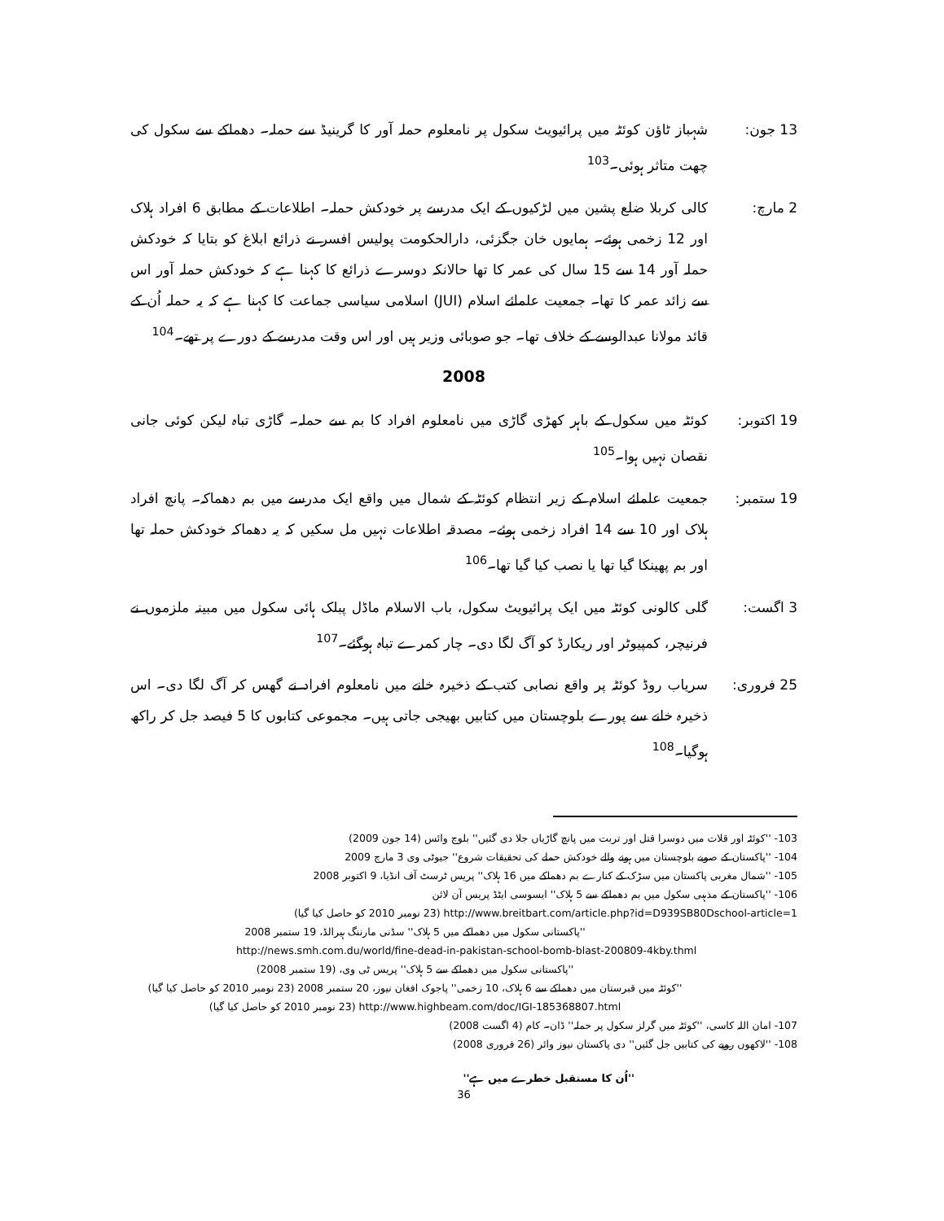13 جون: شہباز ٹاؤن کوئٹہ میں پرائیویٹ سکول پر نامعلوم حملہ آور کا گرینیڈ سے حملہ۔ دھماکے سے سکول کی چھت متاثر ہوئی۔<sup>103</sup>
2 مارچ: کالی کربلا ضلع پشین میں لڑکیوں کے ایک مدرسے پر خودکش حملہ۔ اطلاعات کے مطابق 6 افراد ہلاک اور 12 زخمی ہوئے۔ ہمایوں خان جگزئی، دارالحکومت پولیس افسر نے ذرائع ابلاغ کو بتایا کہ خودکش حملہ آور 14 سے 15 سال کی عمر کا تھا حالانکہ دوسرے ذرائع کا کہنا ہے کہ خودکش حملہ آور اس سے زائد عمر کا تھا۔ جمعیت علمائے اسلام (JUI) اسلامی سیاسی جماعت کا کہنا ہے کہ یہ حملہ اُن کے قائد مولانا عبدالوسے کے خلاف تھا۔ جو صوبائی وزیر ہیں اور اس وقت مدرسے کے دورے پر تھے۔<sup>104</sup>
2008
19 اکتوبر: کوئٹہ میں سکول کے باہر کھڑی گاڑی میں نامعلوم افراد کا بم سے حملہ۔ گاڑی تباہ لیکن کوئی جانی نقصان نہیں ہوا۔<sup>105</sup>
19 ستمبر: جمعیت علمائے اسلام کے زیر انتظام کوئٹہ کے شمال میں واقع ایک مدرسے میں بم دھماکہ۔ پانچ افراد ہلاک اور 10 سے 14 افراد زخمی ہوئے۔ مصدقہ اطلاعات نہیں مل سکیں کہ یہ دھماکہ خودکش حملہ تھا اور بم پھینکا گیا تھا یا نصب کیا گیا تھا۔<sup>106</sup>
3 اگست: گلی کالونی کوئٹہ میں ایک پرائیویٹ سکول، باب الاسلام ماڈل پبلک ہائی سکول میں مبینہ ملزموں نے فرنیچر، کمپیوٹر اور ریکارڈ کو آگ لگا دی۔ چار کمرے تباہ ہوگئے۔<sup>107</sup>
25 فروری: سریاب روڈ کوئٹہ پر واقع نصابی کتب کے ذخیرہ خانے میں نامعلوم افراد نے گھس کر آگ لگا دی۔ اس ذخیرہ خانے سے پورے بلوچستان میں کتابیں بھیجی جاتی ہیں۔ مجموعی کتابوں کا 5 فیصد جل کر راکھ ہوگیا۔<sup>108</sup>
103- ''کوئٹہ اور قلات میں دوسرا قتل اور تربت میں پانچ گاڑیاں جلا دی گئیں'' بلوچ وائس (14 جون 2009)
104- ''پاکستان کے صوبے بلوچستان میں ہونے والے خودکش حملے کی تحقیقات شروع'' جیوٹی وی 3 مارچ 2009
105- ''شمال مغربی پاکستان میں سڑک کے کنارے بم دھماکے میں 16 ہلاک'' پریس ٹرسٹ آف انڈیا، 9 اکتوبر 2008
106- ''پاکستان کے مذہبی سکول میں بم دھماکے سے 5 ہلاک'' ایسوسی ایٹڈ پریس آن لائن
http://www.breitbart.com/article.php?id=D939SB80Dschool-article=1 (23 نومبر 2010 کو حاصل کیا گیا)
''پاکستانی سکول میں دھماکے میں 5 ہلاک'' سڈنی مارننگ ہیرالڈ، 19 ستمبر 2008
http://news.smh.com.du/world/fine-dead-in-pakistan-school-bomb-blast-200809-4kby.thml
''پاکستانی سکول میں دھماکے سے 5 ہلاک'' پریس ٹی وی، (19 ستمبر 2008)
''کوئٹہ میں قبرستان میں دھماکے سے 6 ہلاک، 10 زخمی'' پاجوک افغان نیوز، 20 ستمبر 2008 (23 نومبر 2010 کو حاصل کیا گیا)
http://www.highbeam.com/doc/IGI-185368807.html (23 نومبر 2010 کو حاصل کیا گیا)
107- امان اللہ کاسی، ''کوئٹہ میں گرلز سکول پر حملہ'' ڈان۔ کام (4 اگست 2008)
108- ''لاکھوں روپے کی کتابیں جل گئیں'' دی پاکستان نیوز وائر (26 فروری 2008)
''اُن کا مستقبل خطرے میں ہے''
36